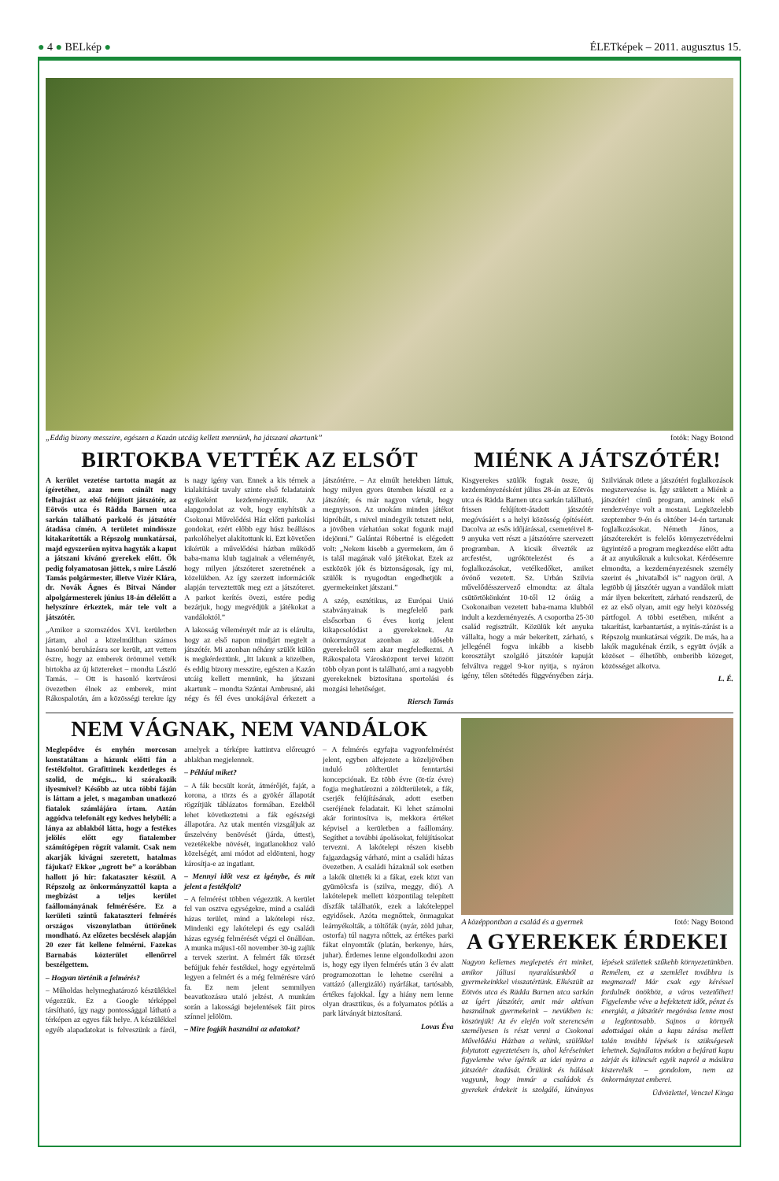● 4 ● BELkép ● ÉLETképek – 2011. augusztus 15.
„Eddig bizony messzire, egészen a Kazán utcáig kellett mennünk, ha játszani akartunk” fotók: Nagy Botond
BIRTOKBA VETTÉK AZ ELSŐT
A kerület vezetése tartotta magát az ígéretéhez, azaz nem csinált nagy felhajtást az első felújított játszótér, az Eötvös utca és Rädda Barnen utca sarkán található parkoló és játszótér átadása címén. A területet mindössze kitakarították a Répszolg munkatársai, majd egyszerűen nyitva hagyták a kaput a játszani kívánó gyerekek előtt. Ők pedig folyamatosan jöttek, s mire László Tamás polgármester, illetve Vizér Klára, dr. Novák Ágnes és Bitvai Nándor alpolgármesterek június 18-án délelőtt a helyszínre érkeztek, már tele volt a játszótér.
„Amikor a szomszédos XVI. kerületben jártam, ahol a közelmúltban számos hasonló beruházásra sor került, azt vettem észre, hogy az emberek örömmel vették birtokba az új köztereket – mondta László Tamás. – Ott is hasonló kertvárosi övezetben élnek az emberek, mint Rákospalotán, ám a közösségi terekre így is nagy igény van. Ennek a kis térnek a kialakítását tavaly szinte első feladataink egyikeként kezdeményeztük. Az alapgondolat az volt, hogy enyhítsük a Csokonai Művelődési Ház előtti parkolási gondokat, ezért előbb egy húsz beállásos parkolóhelyet alakítottunk ki. Ezt követően kikértük a művelődési házban működő baba-mama klub tagjainak a véleményét, hogy milyen játszóteret szeretnének a közelükben. Az így szerzett információk alapján terveztettük meg ezt a játszóteret. A parkot kerítés övezi, estére pedig bezárjuk, hogy megvédjük a játékokat a vandáloktól.”
A lakosság véleményét már az is elárulta, hogy az első napon mindjárt megtelt a játszótér. Mi azonban néhány szülőt külön is megkérdeztünk. „Itt lakunk a közelben, és eddig bizony messzire, egészen a Kazán utcáig kellett mennünk, ha játszani akartunk – mondta Szántai Ambrusné, aki négy és fél éves unokájával érkezett a játszótérre. – Az elmúlt hetekben láttuk, hogy milyen gyors ütemben készül ez a játszótér, és már nagyon vártuk, hogy megnyisson. Az unokám minden játékot kipróbált, s mivel mindegyik tetszett neki, a jövőben várhatóan sokat fogunk majd idejönni.” Galántai Róbertné is elégedett volt: „Nekem kisebb a gyermekem, ám ő is talál magának való játékokat. Ezek az eszközök jók és biztonságosak, így mi, szülők is nyugodtan engedhetjük a gyermekeinket játszani.”
A szép, esztétikus, az Európai Unió szabványainak is megfelelő park elsősorban 6 éves korig jelent kikapcsolódást a gyerekeknek. Az önkormányzat azonban az idősebb gyerekekről sem akar megfeledkezni. A Rákospalota Városközpont tervei között több olyan pont is található, ami a nagyobb gyerekeknek biztosítana sportolási és mozgási lehetőséget.
Riersch Tamás
MIÉNK A JÁTSZÓTÉR!
Kisgyerekes szülők fogtak össze, új kezdeményezésként július 28-án az Eötvös utca és Rädda Barnen utca sarkán található, frissen felújított-átadott játszótér megóvásáért s a helyi közösség építéséért. Dacolva az esős időjárással, csemetéivel 8-9 anyuka vett részt a játszótérre szervezett programban. A kicsik élvezték az arcfestést, ugrókötelezést és a foglalkozásokat, vetélkedőket, amiket óvónő vezetett. Sz. Urbán Szilvia művelődésszervező elmondta: az általa csütörtökönként 10-től 12 óráig a Csokonaiban vezetett baba-mama klubból indult a kezdeményezés. A csoportba 25-30 család regisztrált. Közülük két anyuka vállalta, hogy a már bekerített, zárható, s jellegénél fogva inkább a kisebb korosztályt szolgáló játszótér kapuját felváltva reggel 9-kor nyitja, s nyáron igény, télen sötétedés függvényében zárja. Szilviának ötlete a játszótéri foglalkozások megszervezése is. Így született a Miénk a játszótér! című program, aminek első rendezvénye volt a mostani. Legközelebb szeptember 9-én és október 14-én tartanak foglalkozásokat. Németh János, a játszóterekért is felelős környezetvédelmi ügyintéző a program megkezdése előtt adta át az anyukáknak a kulcsokat. Kérdésemre elmondta, a kezdeményezésnek személy szerint és „hivatalból is” nagyon örül. A legtöbb új játszótér ugyan a vandálok miatt már ilyen bekerített, zárható rendszerű, de ez az első olyan, amit egy helyi közösség pártfogol. A többi esetében, miként a takarítást, karbantartást, a nyitás-zárást is a Répszolg munkatársai végzik. De más, ha a lakók magukénak érzik, s együtt óvják a közöset – élhetőbb, emberibb közeget, közösséget alkotva.
L. É.
NEM VÁGNAK, NEM VANDÁLOK
Meglepődve és enyhén morcosan konstatáltam a házunk előtti fán a festékfoltot. Grafittinek kezdetleges és szolid, de mégis... ki szórakozik ilyesmivel? Később az utca többi fáján is láttam a jelet, s magamban unatkozó fiatalok számlájára írtam. Aztán aggódva telefonált egy kedves helybéli: a lánya az ablakból látta, hogy a festékes jelölés előtt egy fiatalember számítógépen rögzít valamit. Csak nem akarják kivágni szeretett, hatalmas fájukat? Ekkor „ugrott be” a korábban hallott jó hír: fakataszter készül. A Répszolg az önkormányzattól kapta a megbízást a teljes kerület faállományának felmérésére. Ez a kerületi szintű fakataszteri felmérés országos viszonylatban úttörőnek mondható. Az előzetes becslések alapján 20 ezer fát kellene felmérni. Fazekas Barnabás közterület ellenőrrel beszélgettem.
– Hogyan történik a felmérés?
– Műholdas helymeghatározó készülékkel végezzük. Ez a Google térképpel társítható, így nagy pontossággal látható a térképen az egyes fák helye. A készülékkel egyéb alapadatokat is felveszünk a fáról, amelyek a térképre kattintva előreugró ablakban megjelennek.
– Például miket?
– A fák becsült korát, átmérőjét, faját, a korona, a törzs és a gyökér állapotát rögzítjük táblázatos formában. Ezekből lehet következtetni a fák egészségi állapotára. Az utak mentén vizsgáljuk az űrszelvény benövését (járda, úttest), vezetékekbe növését, ingatlanokhoz való közelségét, ami módot ad eldönteni, hogy károsítja-e az ingatlant.
– Mennyi időt vesz ez igénybe, és mit jelent a festékfolt?
– A felmérést többen végezzük. A kerület fel van osztva egységekre, mind a családi házas terület, mind a lakótelepi rész. Mindenki egy lakótelepi és egy családi házas egység felmérését végzi el önállóan. A munka május1-től november 30-ig zajlik a tervek szerint. A felmért fák törzsét befújjuk fehér festékkel, hogy egyértelmű legyen a felmért és a még felmérésre váró fa. Ez nem jelent semmilyen beavatkozásra utaló jelzést. A munkám során a lakossági bejelentések fáit piros színnel jelölöm.
– Mire fogják használni az adatokat?
– A felmérés egyfajta vagyonfelmérést jelent, egyben alfejezete a közeljövőben induló zöldterület fenntartási koncepciónak. Ez több évre (öt-tíz évre) fogja meghatározni a zöldterületek, a fák, cserjék felújításának, adott esetben cseréjének feladatait. Ki lehet számolni akár forintosítva is, mekkora értéket képvisel a kerületben a faállomány. Segíthet a további ápolásokat, felújításokat tervezni. A lakótelepi részen kisebb fajgazdagság várható, mint a családi házas övezetben. A családi házaknál sok esetben a lakók ültették ki a fákat, ezek közt van gyümölcsfa is (szilva, meggy, dió). A lakótelepek mellett központilag telepített díszfák találhatók, ezek a lakóteleppel egyidősek. Azóta megnőttek, önmagukat leárnyékolták, a töltőfák (nyár, zöld juhar, ostorfa) túl nagyra nőttek, az értékes parki fákat elnyomták (platán, berkenye, hárs, juhar). Érdemes lenne elgondolkodni azon is, hogy egy ilyen felmérés után 3 év alatt programozottan le lehetne cserélni a vattázó (allergizáló) nyárfákat, tartósabb, értékes fajokkal. Így a hiány nem lenne olyan drasztikus, és a folyamatos pótlás a park látványát biztosítaná.
Lovas Éva
A középpontban a család és a gyermek fotó: Nagy Botond
A GYEREKEK ÉRDEKEI
Nagyon kellemes meglepetés ért minket, amikor júliusi nyaralásunkból a gyermekeinkkel visszatértünk. Elkészült az Eötvös utca és Rädda Barnen utca sarkán az ígért játszótér, amit már aktívan használnak gyermekeink – nevükben is: köszönjük! Az év elején volt szerencsém személyesen is részt venni a Csokonai Művelődési Házban a velünk, szülőkkel folytatott egyeztetésen is, ahol kéréseinket figyelembe véve ígérték az idei nyárra a játszótér átadását. Örülünk és hálásak vagyunk, hogy immár a családok és gyerekek érdekeit is szolgáló, látványos lépések születtek szűkebb környezetünkben. Remélem, ez a szemlélet továbbra is megmarad! Már csak egy kéréssel fordulnék önökhöz, a város vezetőihez! Figyelembe véve a befektetett időt, pénzt és energiát, a játszótér megóvása lenne most a legfontosabb. Sajnos a környék adottságai okán a kapu zárása mellett talán további lépések is szükségesek lehetnek. Sajnálatos módon a bejárati kapu zárját és kilincsét egyik napról a másikra kiszerelték – gondolom, nem az önkormányzat emberei.
Üdvözlettel, Venczel Kinga